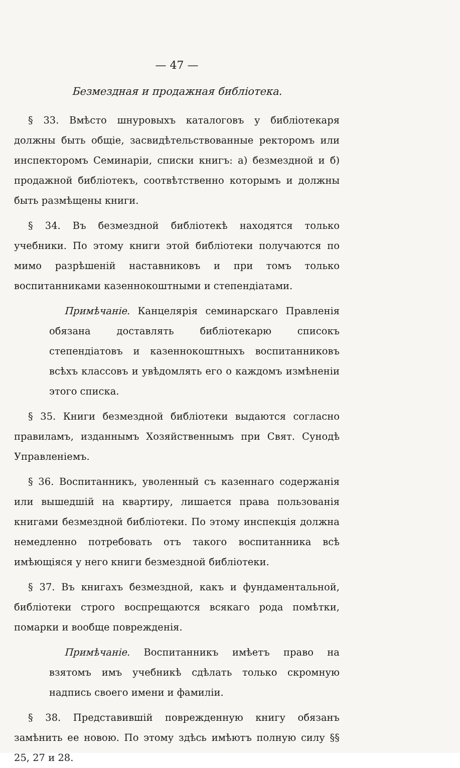— 47 —
Безмездная и продажная библіотека.
§ 33. Вмѣсто шнуровыхъ каталоговъ у библіотекаря должны быть общіе, засвидѣтельствованные ректоромъ или инспекторомъ Семинаріи, списки книгъ: а) безмездной и б) продажной библіотекъ, соотвѣтственно которымъ и должны быть размѣщены книги.
§ 34. Въ безмездной библіотекѣ находятся только учебники. По этому книги этой библіотеки получаются по мимо разрѣшеній наставниковъ и при томъ только воспитанниками казеннокоштными и степендіатами.
Примѣчаніе. Канцелярія семинарскаго Правленія обязана доставлять библіотекарю списокъ степендіатовъ и казеннокоштныхъ воспитанниковъ всѣхъ классовъ и увѣдомлять его о каждомъ измѣненіи этого списка.
§ 35. Книги безмездной библіотеки выдаются согласно правиламъ, изданнымъ Хозяйственнымъ при Свят. Сунодѣ Управленіемъ.
§ 36. Воспитанникъ, уволенный съ казеннаго содержанія или вышедшій на квартиру, лишается права пользованія книгами безмездной библіотеки. По этому инспекція должна немедленно потребовать отъ такого воспитанника всѣ имѣющіяся у него книги безмездной библіотеки.
§ 37. Въ книгахъ безмездной, какъ и фундаментальной, библіотеки строго воспрещаются всякаго рода помѣтки, помарки и вообще поврежденія.
Примѣчаніе. Воспитанникъ имѣетъ право на взятомъ имъ учебникѣ сдѣлать только скромную надпись своего имени и фамиліи.
§ 38. Представившій поврежденную книгу обязанъ замѣнить ее новою. По этому здѣсь имѣютъ полную силу §§ 25, 27 и 28.